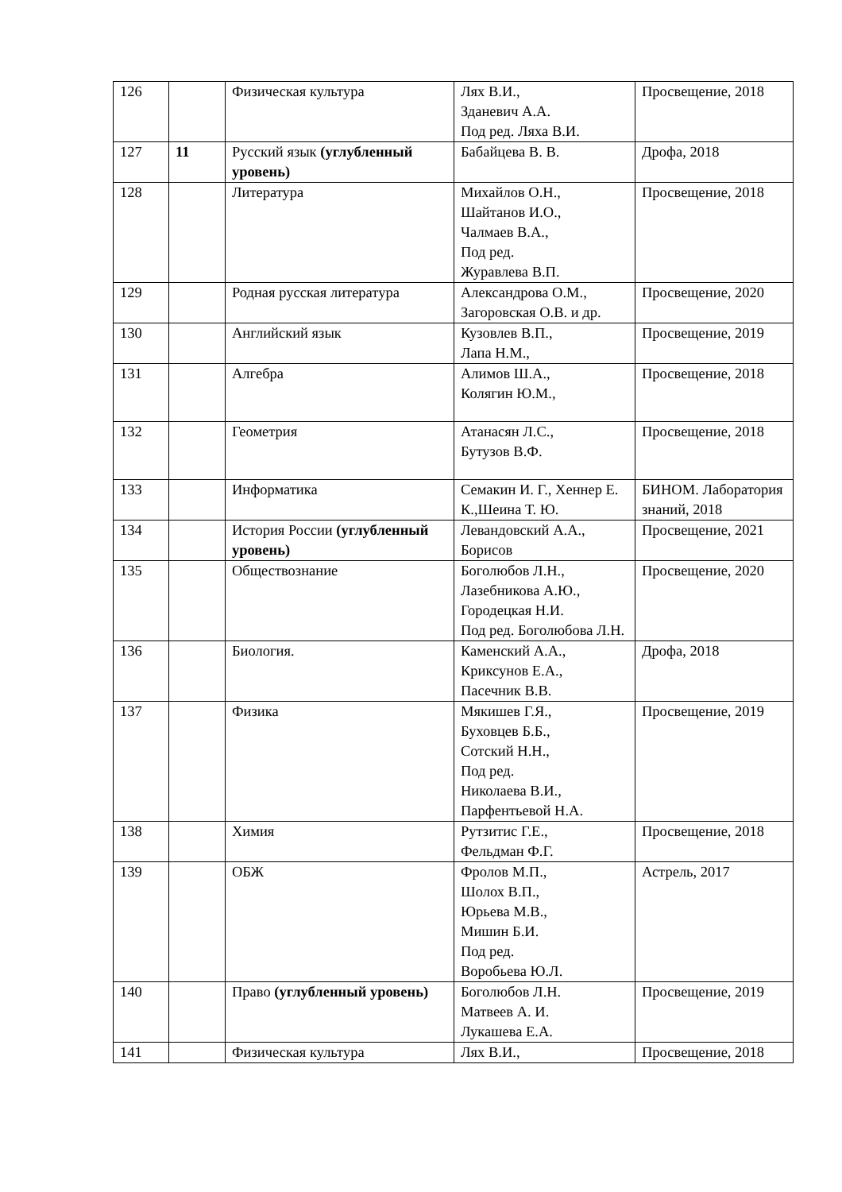| 126 | | Физическая культура | Лях В.И., Зданевич А.А. Под ред. Ляха В.И. | Просвещение, 2018 |
| 127 | 11 | Русский язык (углубленный уровень) | Бабайцева В. В. | Дрофа, 2018 |
| 128 | | Литература | Михайлов О.Н., Шайтанов И.О., Чалмаев В.А., Под ред. Журавлева В.П. | Просвещение, 2018 |
| 129 | | Родная русская литература | Александрова О.М., Загоровская О.В. и др. | Просвещение, 2020 |
| 130 | | Английский язык | Кузовлев В.П., Лапа Н.М., | Просвещение, 2019 |
| 131 | | Алгебра | Алимов Ш.А., Колягин Ю.М., | Просвещение, 2018 |
| 132 | | Геометрия | Атанасян Л.С., Бутузов В.Ф. | Просвещение, 2018 |
| 133 | | Информатика | Семакин И. Г., Хеннер Е. К.,Шеина Т. Ю. | БИНОМ. Лаборатория знаний, 2018 |
| 134 | | История России (углубленный уровень) | Левандовский А.А., Борисов | Просвещение, 2021 |
| 135 | | Обществознание | Боголюбов Л.Н., Лазебникова А.Ю., Городецкая Н.И. Под ред. Боголюбова Л.Н. | Просвещение, 2020 |
| 136 | | Биология. | Каменский А.А., Криксунов Е.А., Пасечник В.В. | Дрофа, 2018 |
| 137 | | Физика | Мякишев Г.Я., Буховцев Б.Б., Сотский Н.Н., Под ред. Николаева В.И., Парфентьевой Н.А. | Просвещение, 2019 |
| 138 | | Химия | Рутзитис Г.Е., Фельдман Ф.Г. | Просвещение, 2018 |
| 139 | | ОБЖ | Фролов М.П., Шолох В.П., Юрьева М.В., Мишин Б.И. Под ред. Воробьева Ю.Л. | Астрель, 2017 |
| 140 | | Право (углубленный уровень) | Боголюбов Л.Н. Матвеев А. И. Лукашева Е.А. | Просвещение, 2019 |
| 141 | | Физическая культура | Лях В.И., | Просвещение, 2018 |